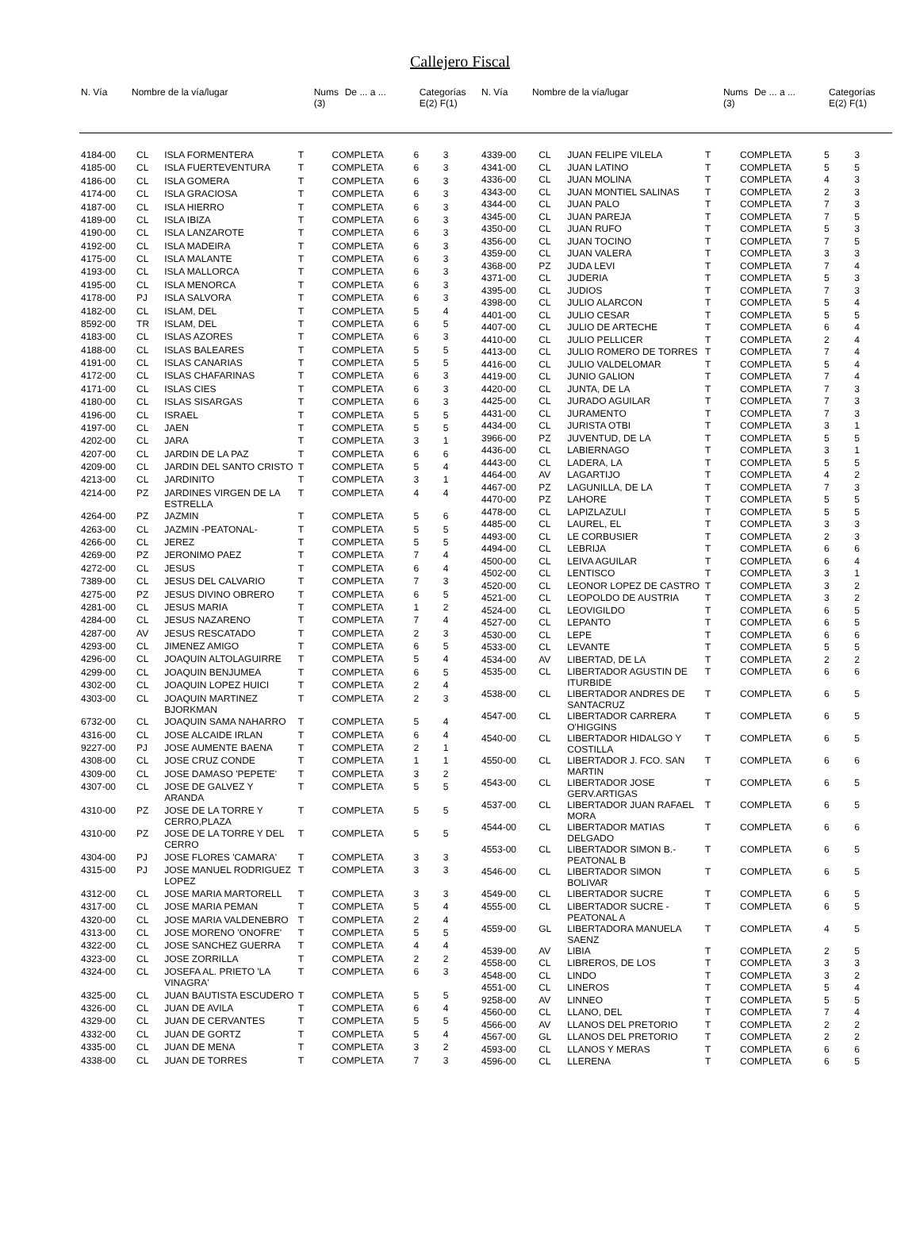Callejero Fiscal
| N. Vía | Nombre de la vía/lugar | Nums (3) | De ... a ... | Categorías E(2) F(1) |
| --- | --- | --- | --- | --- |
| N. Vía | Nombre de la vía/lugar | Nums (3) | De ... a ... | Categorías E(2) F(1) |
| --- | --- | --- | --- | --- |
| 4184-00 | CL | ISLA FORMENTERA | T | COMPLETA | 6 | 3 |
| 4185-00 | CL | ISLA FUERTEVENTURA | T | COMPLETA | 6 | 3 |
| 4186-00 | CL | ISLA GOMERA | T | COMPLETA | 6 | 3 |
| 4174-00 | CL | ISLA GRACIOSA | T | COMPLETA | 6 | 3 |
| 4187-00 | CL | ISLA HIERRO | T | COMPLETA | 6 | 3 |
| 4189-00 | CL | ISLA IBIZA | T | COMPLETA | 6 | 3 |
| 4190-00 | CL | ISLA LANZAROTE | T | COMPLETA | 6 | 3 |
| 4192-00 | CL | ISLA MADEIRA | T | COMPLETA | 6 | 3 |
| 4175-00 | CL | ISLA MALANTE | T | COMPLETA | 6 | 3 |
| 4193-00 | CL | ISLA MALLORCA | T | COMPLETA | 6 | 3 |
| 4195-00 | CL | ISLA MENORCA | T | COMPLETA | 6 | 3 |
| 4178-00 | PJ | ISLA SALVORA | T | COMPLETA | 6 | 3 |
| 4182-00 | CL | ISLAM, DEL | T | COMPLETA | 5 | 4 |
| 8592-00 | TR | ISLAM, DEL | T | COMPLETA | 6 | 5 |
| 4183-00 | CL | ISLAS AZORES | T | COMPLETA | 6 | 3 |
| 4188-00 | CL | ISLAS BALEARES | T | COMPLETA | 5 | 5 |
| 4191-00 | CL | ISLAS CANARIAS | T | COMPLETA | 5 | 5 |
| 4172-00 | CL | ISLAS CHAFARINAS | T | COMPLETA | 6 | 3 |
| 4171-00 | CL | ISLAS CIES | T | COMPLETA | 6 | 3 |
| 4180-00 | CL | ISLAS SISARGAS | T | COMPLETA | 6 | 3 |
| 4196-00 | CL | ISRAEL | T | COMPLETA | 5 | 5 |
| 4197-00 | CL | JAEN | T | COMPLETA | 5 | 5 |
| 4202-00 | CL | JARA | T | COMPLETA | 3 | 1 |
| 4207-00 | CL | JARDIN DE LA PAZ | T | COMPLETA | 6 | 6 |
| 4209-00 | CL | JARDIN DEL SANTO CRISTO | T | COMPLETA | 5 | 4 |
| 4213-00 | CL | JARDINITO | T | COMPLETA | 3 | 1 |
| 4214-00 | PZ | JARDINES VIRGEN DE LA ESTRELLA | T | COMPLETA | 4 | 4 |
| 4264-00 | PZ | JAZMIN | T | COMPLETA | 5 | 6 |
| 4263-00 | CL | JAZMIN -PEATONAL- | T | COMPLETA | 5 | 5 |
| 4266-00 | CL | JEREZ | T | COMPLETA | 5 | 5 |
| 4269-00 | PZ | JERONIMO PAEZ | T | COMPLETA | 7 | 4 |
| 4272-00 | CL | JESUS | T | COMPLETA | 6 | 4 |
| 7389-00 | CL | JESUS DEL CALVARIO | T | COMPLETA | 7 | 3 |
| 4275-00 | PZ | JESUS DIVINO OBRERO | T | COMPLETA | 6 | 5 |
| 4281-00 | CL | JESUS MARIA | T | COMPLETA | 1 | 2 |
| 4284-00 | CL | JESUS NAZARENO | T | COMPLETA | 7 | 4 |
| 4287-00 | AV | JESUS RESCATADO | T | COMPLETA | 2 | 3 |
| 4293-00 | CL | JIMENEZ AMIGO | T | COMPLETA | 6 | 5 |
| 4296-00 | CL | JOAQUIN ALTOLAGUIRRE | T | COMPLETA | 5 | 4 |
| 4299-00 | CL | JOAQUIN BENJUMEA | T | COMPLETA | 6 | 5 |
| 4302-00 | CL | JOAQUIN LOPEZ HUICI | T | COMPLETA | 2 | 4 |
| 4303-00 | CL | JOAQUIN MARTINEZ BJORKMAN | T | COMPLETA | 2 | 3 |
| 6732-00 | CL | JOAQUIN SAMA NAHARRO | T | COMPLETA | 5 | 4 |
| 4316-00 | CL | JOSE ALCAIDE IRLAN | T | COMPLETA | 6 | 4 |
| 9227-00 | PJ | JOSE AUMENTE BAENA | T | COMPLETA | 2 | 1 |
| 4308-00 | CL | JOSE CRUZ CONDE | T | COMPLETA | 1 | 1 |
| 4309-00 | CL | JOSE DAMASO 'PEPETE' | T | COMPLETA | 3 | 2 |
| 4307-00 | CL | JOSE DE GALVEZ Y ARANDA | T | COMPLETA | 5 | 5 |
| 4310-00 | PZ | JOSE DE LA TORRE Y CERRO,PLAZA | T | COMPLETA | 5 | 5 |
| 4310-00 | PZ | JOSE DE LA TORRE Y DEL CERRO | T | COMPLETA | 5 | 5 |
| 4304-00 | PJ | JOSE FLORES 'CAMARA' | T | COMPLETA | 3 | 3 |
| 4315-00 | PJ | JOSE MANUEL RODRIGUEZ LOPEZ | T | COMPLETA | 3 | 3 |
| 4312-00 | CL | JOSE MARIA MARTORELL | T | COMPLETA | 3 | 3 |
| 4317-00 | CL | JOSE MARIA PEMAN | T | COMPLETA | 5 | 4 |
| 4320-00 | CL | JOSE MARIA VALDENEBRO | T | COMPLETA | 2 | 4 |
| 4313-00 | CL | JOSE MORENO 'ONOFRE' | T | COMPLETA | 5 | 5 |
| 4322-00 | CL | JOSE SANCHEZ GUERRA | T | COMPLETA | 4 | 4 |
| 4323-00 | CL | JOSE ZORRILLA | T | COMPLETA | 2 | 2 |
| 4324-00 | CL | JOSEFA AL. PRIETO 'LA VINAGRA' | T | COMPLETA | 6 | 3 |
| 4325-00 | CL | JUAN BAUTISTA ESCUDERO | T | COMPLETA | 5 | 5 |
| 4326-00 | CL | JUAN DE AVILA | T | COMPLETA | 6 | 4 |
| 4329-00 | CL | JUAN DE CERVANTES | T | COMPLETA | 5 | 5 |
| 4332-00 | CL | JUAN DE GORTZ | T | COMPLETA | 5 | 4 |
| 4335-00 | CL | JUAN DE MENA | T | COMPLETA | 3 | 2 |
| 4338-00 | CL | JUAN DE TORRES | T | COMPLETA | 7 | 3 |
| 4339-00 | CL | JUAN FELIPE VILELA | T | COMPLETA | 5 | 3 |
| 4341-00 | CL | JUAN LATINO | T | COMPLETA | 5 | 5 |
| 4336-00 | CL | JUAN MOLINA | T | COMPLETA | 4 | 3 |
| 4343-00 | CL | JUAN MONTIEL SALINAS | T | COMPLETA | 2 | 3 |
| 4344-00 | CL | JUAN PALO | T | COMPLETA | 7 | 3 |
| 4345-00 | CL | JUAN PAREJA | T | COMPLETA | 7 | 5 |
| 4350-00 | CL | JUAN RUFO | T | COMPLETA | 5 | 3 |
| 4356-00 | CL | JUAN TOCINO | T | COMPLETA | 7 | 5 |
| 4359-00 | CL | JUAN VALERA | T | COMPLETA | 3 | 3 |
| 4368-00 | PZ | JUDA LEVI | T | COMPLETA | 7 | 4 |
| 4371-00 | CL | JUDERIA | T | COMPLETA | 5 | 3 |
| 4395-00 | CL | JUDIOS | T | COMPLETA | 7 | 3 |
| 4398-00 | CL | JULIO ALARCON | T | COMPLETA | 5 | 4 |
| 4401-00 | CL | JULIO CESAR | T | COMPLETA | 5 | 5 |
| 4407-00 | CL | JULIO DE ARTECHE | T | COMPLETA | 6 | 4 |
| 4410-00 | CL | JULIO PELLICER | T | COMPLETA | 2 | 4 |
| 4413-00 | CL | JULIO ROMERO DE TORRES | T | COMPLETA | 7 | 4 |
| 4416-00 | CL | JULIO VALDELOMAR | T | COMPLETA | 5 | 4 |
| 4419-00 | CL | JUNIO GALION | T | COMPLETA | 7 | 4 |
| 4420-00 | CL | JUNTA, DE LA | T | COMPLETA | 7 | 3 |
| 4425-00 | CL | JURADO AGUILAR | T | COMPLETA | 7 | 3 |
| 4431-00 | CL | JURAMENTO | T | COMPLETA | 7 | 3 |
| 4434-00 | CL | JURISTA OTBI | T | COMPLETA | 3 | 1 |
| 3966-00 | PZ | JUVENTUD, DE LA | T | COMPLETA | 5 | 5 |
| 4436-00 | CL | LABIERNAGO | T | COMPLETA | 3 | 1 |
| 4443-00 | CL | LADERA, LA | T | COMPLETA | 5 | 5 |
| 4464-00 | AV | LAGARTIJO | T | COMPLETA | 4 | 2 |
| 4467-00 | PZ | LAGUNILLA, DE LA | T | COMPLETA | 7 | 3 |
| 4470-00 | PZ | LAHORE | T | COMPLETA | 5 | 5 |
| 4478-00 | CL | LAPIZLAZULI | T | COMPLETA | 5 | 5 |
| 4485-00 | CL | LAUREL, EL | T | COMPLETA | 3 | 3 |
| 4493-00 | CL | LE CORBUSIER | T | COMPLETA | 2 | 3 |
| 4494-00 | CL | LEBRIJA | T | COMPLETA | 6 | 6 |
| 4500-00 | CL | LEIVA AGUILAR | T | COMPLETA | 6 | 4 |
| 4502-00 | CL | LENTISCO | T | COMPLETA | 3 | 1 |
| 4520-00 | CL | LEONOR LOPEZ DE CASTRO | T | COMPLETA | 3 | 2 |
| 4521-00 | CL | LEOPOLDO DE AUSTRIA | T | COMPLETA | 3 | 2 |
| 4524-00 | CL | LEOVIGILDO | T | COMPLETA | 6 | 5 |
| 4527-00 | CL | LEPANTO | T | COMPLETA | 6 | 5 |
| 4530-00 | CL | LEPE | T | COMPLETA | 6 | 6 |
| 4533-00 | CL | LEVANTE | T | COMPLETA | 5 | 5 |
| 4534-00 | AV | LIBERTAD, DE LA | T | COMPLETA | 2 | 2 |
| 4535-00 | CL | LIBERTADOR AGUSTIN DE ITURBIDE | T | COMPLETA | 6 | 6 |
| 4538-00 | CL | LIBERTADOR ANDRES DE SANTACRUZ | T | COMPLETA | 6 | 5 |
| 4547-00 | CL | LIBERTADOR CARRERA O'HIGGINS | T | COMPLETA | 6 | 5 |
| 4540-00 | CL | LIBERTADOR HIDALGO Y COSTILLA | T | COMPLETA | 6 | 5 |
| 4550-00 | CL | LIBERTADOR J. FCO. SAN MARTIN | T | COMPLETA | 6 | 6 |
| 4543-00 | CL | LIBERTADOR JOSE GERV.ARTIGAS | T | COMPLETA | 6 | 5 |
| 4537-00 | CL | LIBERTADOR JUAN RAFAEL MORA | T | COMPLETA | 6 | 5 |
| 4544-00 | CL | LIBERTADOR MATIAS DELGADO | T | COMPLETA | 6 | 6 |
| 4553-00 | CL | LIBERTADOR SIMON B.-PEATONAL B | T | COMPLETA | 6 | 5 |
| 4546-00 | CL | LIBERTADOR SIMON BOLIVAR | T | COMPLETA | 6 | 5 |
| 4549-00 | CL | LIBERTADOR SUCRE | T | COMPLETA | 6 | 5 |
| 4555-00 | CL | LIBERTADOR SUCRE - PEATONAL A | T | COMPLETA | 6 | 5 |
| 4559-00 | GL | LIBERTADORA MANUELA SAENZ | T | COMPLETA | 4 | 5 |
| 4539-00 | AV | LIBIA | T | COMPLETA | 2 | 5 |
| 4558-00 | CL | LIBREROS, DE LOS | T | COMPLETA | 3 | 3 |
| 4548-00 | CL | LINDO | T | COMPLETA | 3 | 2 |
| 4551-00 | CL | LINEROS | T | COMPLETA | 5 | 4 |
| 9258-00 | AV | LINNEO | T | COMPLETA | 5 | 5 |
| 4560-00 | CL | LLANO, DEL | T | COMPLETA | 7 | 4 |
| 4566-00 | AV | LLANOS DEL PRETORIO | T | COMPLETA | 2 | 2 |
| 4567-00 | GL | LLANOS DEL PRETORIO | T | COMPLETA | 2 | 2 |
| 4593-00 | CL | LLANOS Y MERAS | T | COMPLETA | 6 | 6 |
| 4596-00 | CL | LLERENA | T | COMPLETA | 6 | 5 |